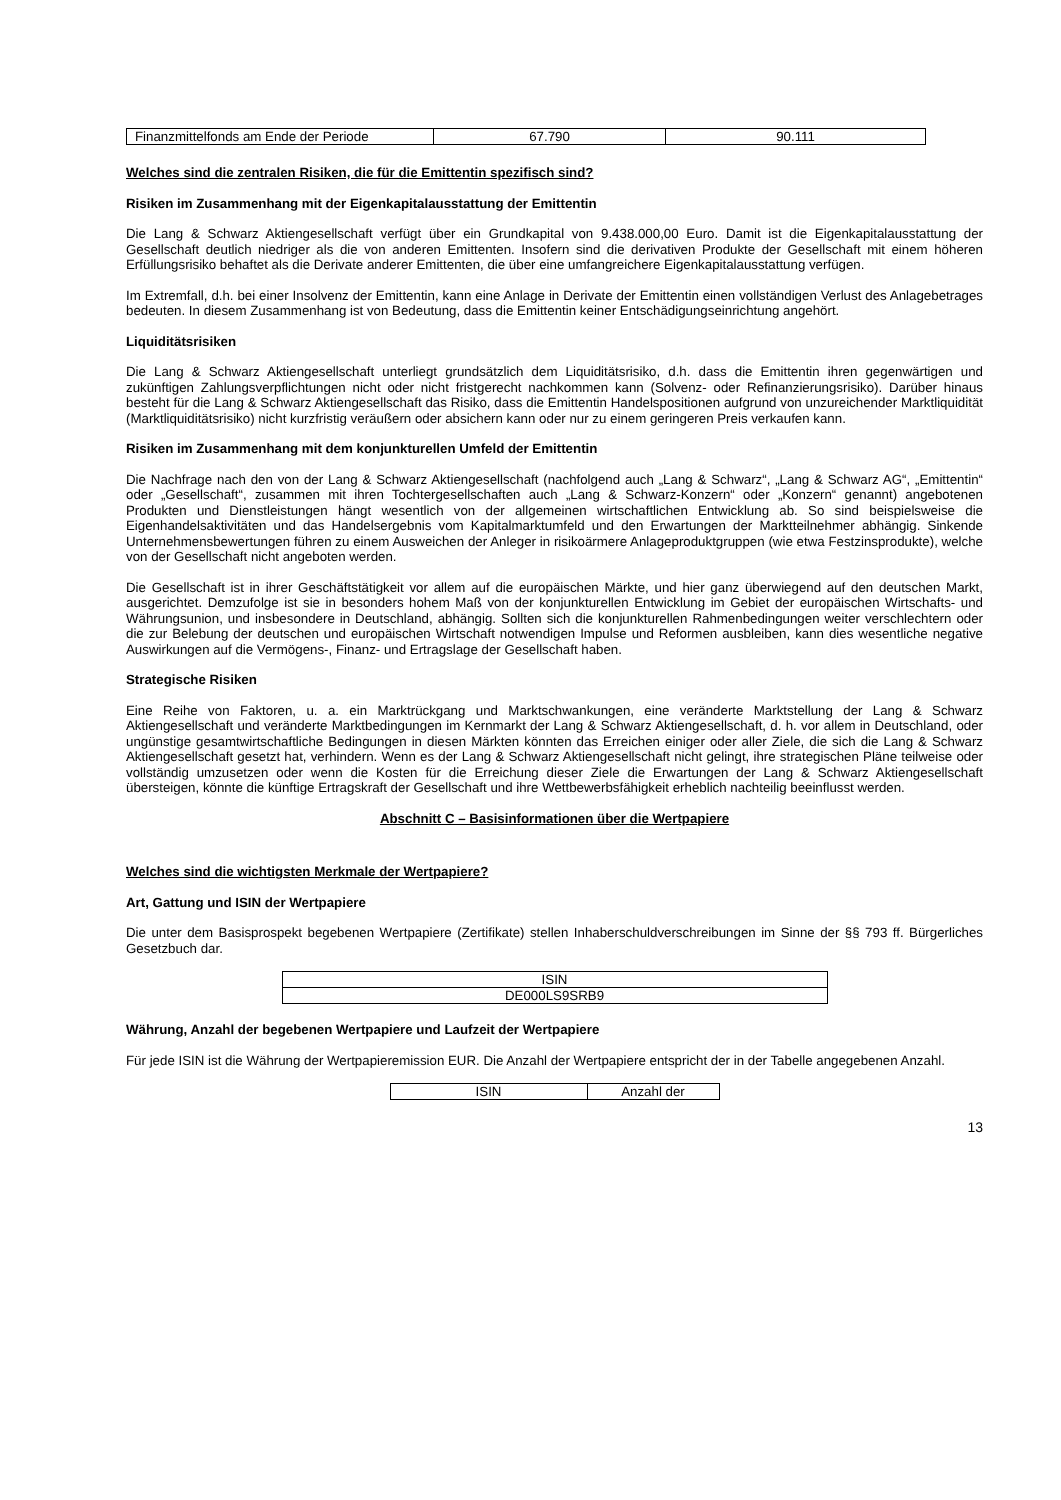| Finanzmittelfonds am Ende der Periode | 67.790 | 90.111 |
Welches sind die zentralen Risiken, die für die Emittentin spezifisch sind?
Risiken im Zusammenhang mit der Eigenkapitalausstattung der Emittentin
Die Lang & Schwarz Aktiengesellschaft verfügt über ein Grundkapital von 9.438.000,00 Euro. Damit ist die Eigen­kapitalausstattung der Gesellschaft deutlich niedriger als die von anderen Emittenten. Insofern sind die derivativen Produkte der Gesellschaft mit einem höheren Erfüllungsrisiko behaftet als die Derivate anderer Emittenten, die über eine umfangreichere Eigenkapitalausstattung verfügen.
Im Extremfall, d.h. bei einer Insolvenz der Emittentin, kann eine Anlage in Derivate der Emittentin einen vollständigen Verlust des Anlagebetrages bedeuten. In diesem Zusammenhang ist von Bedeutung, dass die Emittentin keiner Entschädigungseinrichtung angehört.
Liquiditätsrisiken
Die Lang & Schwarz Aktiengesellschaft unterliegt grundsätzlich dem Liquiditätsrisiko, d.h. dass die Emittentin ihren gegenwärtigen und zukünftigen Zahlungsverpflichtungen nicht oder nicht fristgerecht nachkommen kann (Solvenz- oder Refinanzierungsrisiko). Darüber hinaus besteht für die Lang & Schwarz Aktiengesellschaft das Risiko, dass die Emittentin Handelspositionen aufgrund von unzureichender Marktliquidität (Marktliquiditätsrisiko) nicht kurzfristig veräußern oder absichern kann oder nur zu einem geringeren Preis verkaufen kann.
Risiken im Zusammenhang mit dem konjunkturellen Umfeld der Emittentin
Die Nachfrage nach den von der Lang & Schwarz Aktiengesellschaft (nachfolgend auch „Lang & Schwarz“, „Lang & Schwarz AG“, „Emittentin“ oder „Gesellschaft“, zusammen mit ihren Tochtergesellschaften auch „Lang & Schwarz-Konzern“ oder „Konzern“ genannt) angebotenen Produkten und Dienstleistungen hängt wesentlich von der allgemeinen wirtschaftlichen Entwicklung ab. So sind beispielsweise die Eigenhandelsaktivitäten und das Handelsergebnis vom Kapitalmarktumfeld und den Erwartungen der Marktteilnehmer abhängig. Sinkende Unternehmensbewertungen führen zu einem Ausweichen der Anleger in risikoärmere Anlageproduktgruppen (wie etwa Festzinsprodukte), welche von der Gesellschaft nicht angeboten werden.
Die Gesellschaft ist in ihrer Geschäftstätigkeit vor allem auf die europäischen Märkte, und hier ganz überwiegend auf den deutschen Markt, ausgerichtet. Demzufolge ist sie in besonders hohem Maß von der konjunkturellen Entwicklung im Gebiet der europäischen Wirtschafts- und Währungsunion, und insbesondere in Deutschland, abhängig. Sollten sich die konjunkturellen Rahmenbedingungen weiter verschlechtern oder die zur Belebung der deutschen und europäischen Wirtschaft notwendigen Impulse und Reformen ausbleiben, kann dies wesentliche negative Auswirkungen auf die Vermögens-, Finanz- und Ertragslage der Gesellschaft haben.
Strategische Risiken
Eine Reihe von Faktoren, u. a. ein Marktrückgang und Marktschwankungen, eine veränderte Marktstellung der Lang & Schwarz Aktiengesellschaft und veränderte Marktbedingungen im Kernmarkt der Lang & Schwarz Aktiengesellschaft, d. h. vor allem in Deutschland, oder ungünstige gesamtwirtschaftliche Bedingungen in diesen Märkten könnten das Erreichen einiger oder aller Ziele, die sich die Lang & Schwarz Aktiengesellschaft gesetzt hat, verhindern. Wenn es der Lang & Schwarz Aktiengesellschaft nicht gelingt, ihre strategischen Pläne teilweise oder vollständig umzusetzen oder wenn die Kosten für die Erreichung dieser Ziele die Erwartungen der Lang & Schwarz Aktiengesellschaft übersteigen, könnte die künftige Ertragskraft der Gesellschaft und ihre Wettbewerbsfähigkeit erheblich nachteilig beeinflusst werden.
Abschnitt C – Basisinformationen über die Wertpapiere
Welches sind die wichtigsten Merkmale der Wertpapiere?
Art, Gattung und ISIN der Wertpapiere
Die unter dem Basisprospekt begebenen Wertpapiere (Zertifikate) stellen Inhaberschuldverschreibungen im Sinne der §§ 793 ff. Bürgerliches Gesetzbuch dar.
| ISIN |
| DE000LS9SRB9 |
Währung, Anzahl der begebenen Wertpapiere und Laufzeit der Wertpapiere
Für jede ISIN ist die Währung der Wertpapieremission EUR. Die Anzahl der Wertpapiere entspricht der in der Tabelle angegebenen Anzahl.
| ISIN | Anzahl der |
13